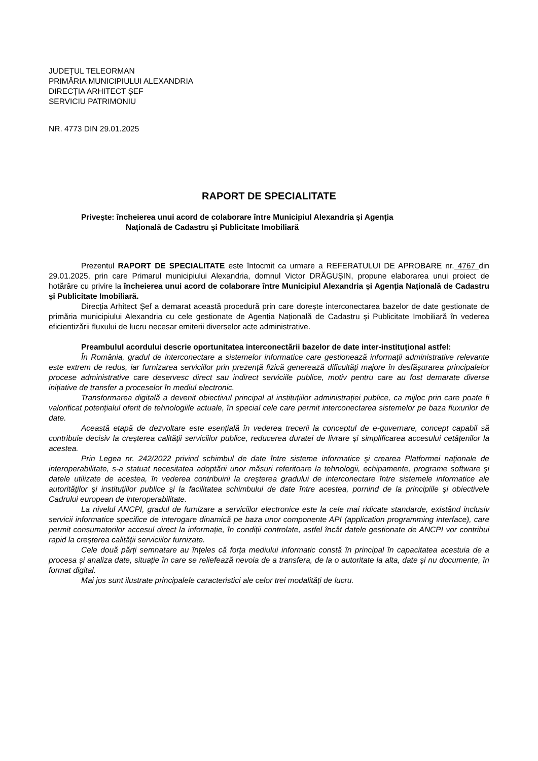JUDEȚUL TELEORMAN
PRIMĂRIA MUNICIPIULUI ALEXANDRIA
DIRECȚIA ARHITECT ȘEF
SERVICIU PATRIMONIU
NR. 4773 DIN 29.01.2025
RAPORT DE SPECIALITATE
Priveşte: încheierea unui acord de colaborare între Municipiul Alexandria și Agenția
Națională de Cadastru și Publicitate Imobiliară
Prezentul RAPORT DE SPECIALITATE este întocmit ca urmare a REFERATULUI DE APROBARE nr. 4767 din 29.01.2025, prin care Primarul municipiului Alexandria, domnul Victor DRĂGUȘIN, propune elaborarea unui proiect de hotărâre cu privire la încheierea unui acord de colaborare între Municipiul Alexandria și Agenția Națională de Cadastru și Publicitate Imobiliară.
Direcția Arhitect Șef a demarat această procedură prin care dorește interconectarea bazelor de date gestionate de primăria municipiului Alexandria cu cele gestionate de Agenția Națională de Cadastru și Publicitate Imobiliară în vederea eficientizării fluxului de lucru necesar emiterii diverselor acte administrative.
Preambulul acordului descrie oportunitatea interconectării bazelor de date inter-instituțional astfel:
În România, gradul de interconectare a sistemelor informatice care gestionează informații administrative relevante este extrem de redus, iar furnizarea serviciilor prin prezență fizică generează dificultăți majore în desfășurarea principalelor procese administrative care deservesc direct sau indirect serviciile publice, motiv pentru care au fost demarate diverse inițiative de transfer a proceselor în mediul electronic.
Transformarea digitală a devenit obiectivul principal al instituțiilor administrației publice, ca mijloc prin care poate fi valorificat potențialul oferit de tehnologiile actuale, în special cele care permit interconectarea sistemelor pe baza fluxurilor de date.
Această etapă de dezvoltare este esențială în vederea trecerii la conceptul de e-guvernare, concept capabil să contribuie decisiv la creşterea calităţii serviciilor publice, reducerea duratei de livrare și simplificarea accesului cetățenilor la acestea.
Prin Legea nr. 242/2022 privind schimbul de date între sisteme informatice şi crearea Platformei naţionale de interoperabilitate, s-a statuat necesitatea adoptării unor măsuri referitoare la tehnologii, echipamente, programe software şi datele utilizate de acestea, în vederea contribuirii la creşterea gradului de interconectare între sistemele informatice ale autorităţilor şi instituţiilor publice şi la facilitatea schimbului de date între acestea, pornind de la principiile şi obiectivele Cadrului european de interoperabilitate.
La nivelul ANCPI, gradul de furnizare a serviciilor electronice este la cele mai ridicate standarde, existând inclusiv servicii informatice specifice de interogare dinamică pe baza unor componente API (application programming interface), care permit consumatorilor accesul direct la informație, în condiții controlate, astfel încât datele gestionate de ANCPI vor contribui rapid la creșterea calității serviciilor furnizate.
Cele două părți semnatare au înțeles că forța mediului informatic constă în principal în capacitatea acestuia de a procesa și analiza date, situație în care se reliefează nevoia de a transfera, de la o autoritate la alta, date și nu documente, în format digital.
Mai jos sunt ilustrate principalele caracteristici ale celor trei modalități de lucru.